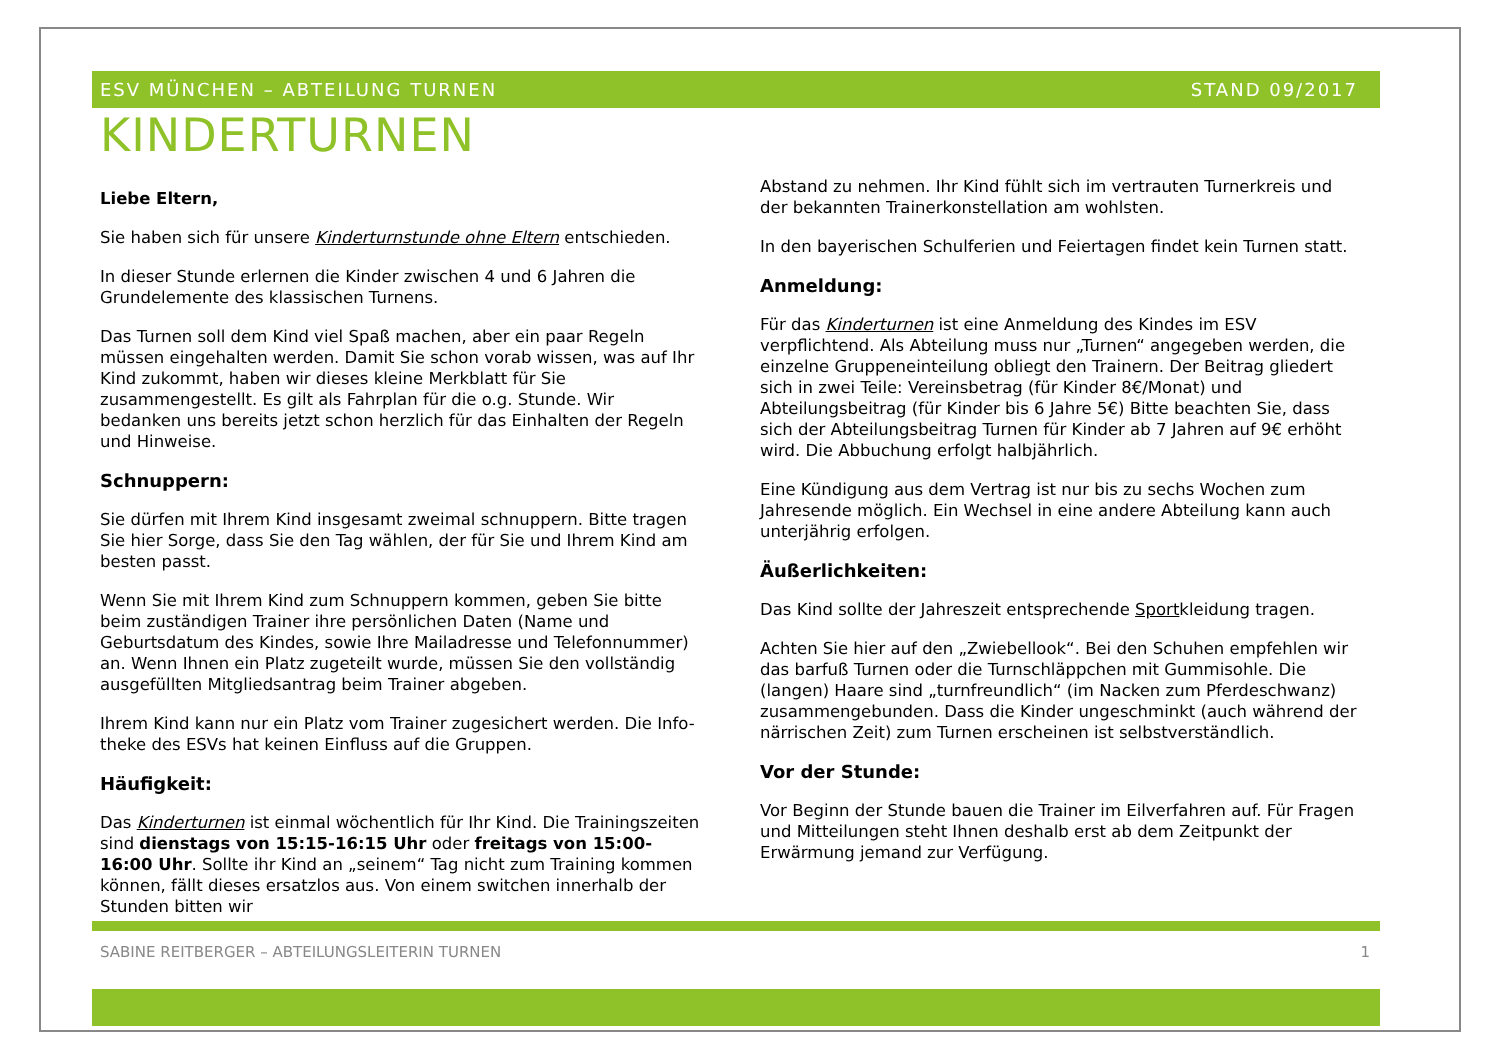ESV MÜNCHEN – ABTEILUNG TURNEN STAND 09/2017
KINDERTURNEN
Liebe Eltern,
Sie haben sich für unsere Kinderturnstunde ohne Eltern entschieden.
In dieser Stunde erlernen die Kinder zwischen 4 und 6 Jahren die Grundelemente des klassischen Turnens.
Das Turnen soll dem Kind viel Spaß machen, aber ein paar Regeln müssen eingehalten werden. Damit Sie schon vorab wissen, was auf Ihr Kind zukommt, haben wir dieses kleine Merkblatt für Sie zusammengestellt. Es gilt als Fahrplan für die o.g. Stunde. Wir bedanken uns bereits jetzt schon herzlich für das Einhalten der Regeln und Hinweise.
Schnuppern:
Sie dürfen mit Ihrem Kind insgesamt zweimal schnuppern. Bitte tragen Sie hier Sorge, dass Sie den Tag wählen, der für Sie und Ihrem Kind am besten passt.
Wenn Sie mit Ihrem Kind zum Schnuppern kommen, geben Sie bitte beim zuständigen Trainer ihre persönlichen Daten (Name und Geburtsdatum des Kindes, sowie Ihre Mailadresse und Telefonnummer) an. Wenn Ihnen ein Platz zugeteilt wurde, müssen Sie den vollständig ausgefüllten Mitgliedsantrag beim Trainer abgeben.
Ihrem Kind kann nur ein Platz vom Trainer zugesichert werden. Die Info-theke des ESVs hat keinen Einfluss auf die Gruppen.
Häufigkeit:
Das Kinderturnen ist einmal wöchentlich für Ihr Kind. Die Trainingszeiten sind dienstags von 15:15-16:15 Uhr oder freitags von 15:00-16:00 Uhr. Sollte ihr Kind an „seinem“ Tag nicht zum Training kommen können, fällt dieses ersatzlos aus. Von einem switchen innerhalb der Stunden bitten wir
Abstand zu nehmen. Ihr Kind fühlt sich im vertrauten Turnerkreis und der bekannten Trainerkonstellation am wohlsten.
In den bayerischen Schulferien und Feiertagen findet kein Turnen statt.
Anmeldung:
Für das Kinderturnen ist eine Anmeldung des Kindes im ESV verpflichtend. Als Abteilung muss nur „Turnen“ angegeben werden, die einzelne Gruppeneinteilung obliegt den Trainern. Der Beitrag gliedert sich in zwei Teile: Vereinsbetrag (für Kinder 8€/Monat) und Abteilungsbeitrag (für Kinder bis 6 Jahre 5€) Bitte beachten Sie, dass sich der Abteilungsbeitrag Turnen für Kinder ab 7 Jahren auf 9€ erhöht wird. Die Abbuchung erfolgt halbjährlich.
Eine Kündigung aus dem Vertrag ist nur bis zu sechs Wochen zum Jahresende möglich. Ein Wechsel in eine andere Abteilung kann auch unterjährig erfolgen.
Äußerlichkeiten:
Das Kind sollte der Jahreszeit entsprechende Sportkleidung tragen.
Achten Sie hier auf den „Zwiebellook“. Bei den Schuhen empfehlen wir das barfuß Turnen oder die Turnschläppchen mit Gummisohle. Die (langen) Haare sind „turnfreundlich“ (im Nacken zum Pferdeschwanz) zusammengebunden. Dass die Kinder ungeschminkt (auch während der närrischen Zeit) zum Turnen erscheinen ist selbstverständlich.
Vor der Stunde:
Vor Beginn der Stunde bauen die Trainer im Eilverfahren auf. Für Fragen und Mitteilungen steht Ihnen deshalb erst ab dem Zeitpunkt der Erwärmung jemand zur Verfügung.
SABINE REITBERGER – ABTEILUNGSLEITERIN TURNEN 1